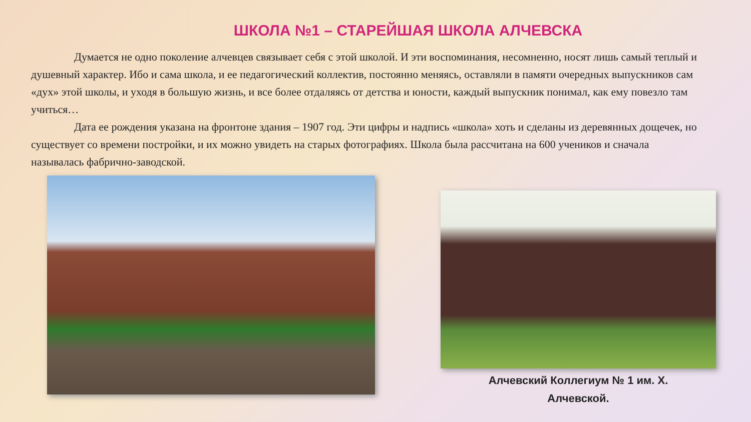ШКОЛА №1 – СТАРЕЙШАЯ ШКОЛА АЛЧЕВСКА
Думается не одно поколение алчевцев связывает себя с этой школой. И эти воспоминания, несомненно, носят лишь самый теплый и душевный характер. Ибо и сама школа, и ее педагогический коллектив, постоянно меняясь, оставляли в памяти очередных выпускников сам «дух» этой школы, и уходя в большую жизнь, и все более отдаляясь от детства и юности, каждый выпускник понимал, как ему повезло там учиться…
Дата ее рождения указана на фронтоне здания – 1907 год. Эти цифры и надпись «школа» хоть и сделаны из деревянных дощечек, но существует со времени постройки, и их можно увидеть на старых фотографиях. Школа была рассчитана на 600 учеников и сначала называлась фабрично-заводской.
Алчевский Коллегиум № 1 им. Х.
Алчевской.